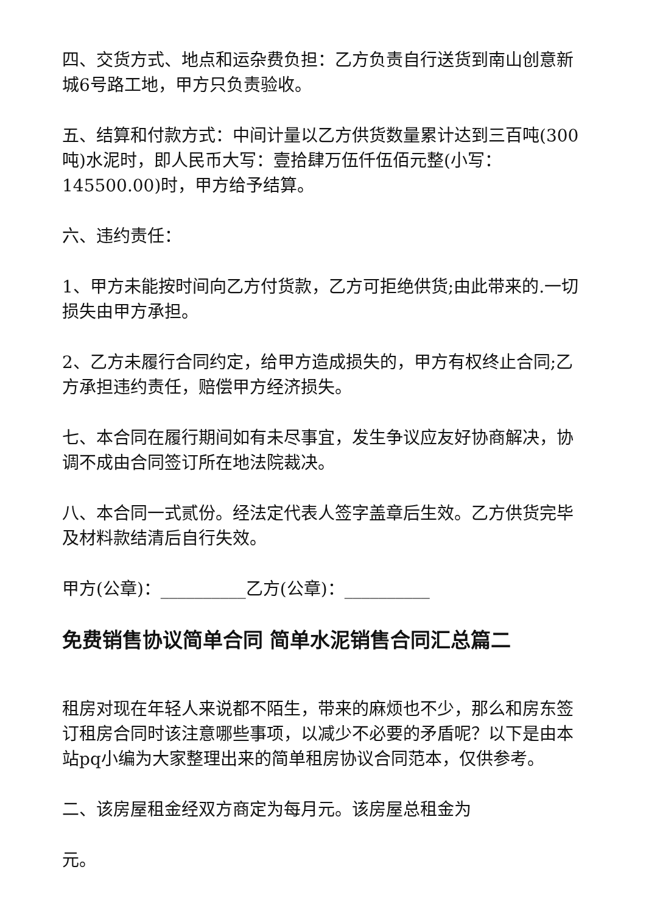四、交货方式、地点和运杂费负担：乙方负责自行送货到南山创意新城6号路工地，甲方只负责验收。
五、结算和付款方式：中间计量以乙方供货数量累计达到三百吨(300吨)水泥时，即人民币大写：壹拾肆万伍仟伍佰元整(小写：145500.00)时，甲方给予结算。
六、违约责任：
1、甲方未能按时间向乙方付货款，乙方可拒绝供货;由此带来的.一切损失由甲方承担。
2、乙方未履行合同约定，给甲方造成损失的，甲方有权终止合同;乙方承担违约责任，赔偿甲方经济损失。
七、本合同在履行期间如有未尽事宜，发生争议应友好协商解决，协调不成由合同签订所在地法院裁决。
八、本合同一式贰份。经法定代表人签字盖章后生效。乙方供货完毕及材料款结清后自行失效。
甲方(公章)：__________乙方(公章)：__________
免费销售协议简单合同 简单水泥销售合同汇总篇二
租房对现在年轻人来说都不陌生，带来的麻烦也不少，那么和房东签订租房合同时该注意哪些事项，以减少不必要的矛盾呢？以下是由本站pq小编为大家整理出来的简单租房协议合同范本，仅供参考。
二、该房屋租金经双方商定为每月元。该房屋总租金为
元。